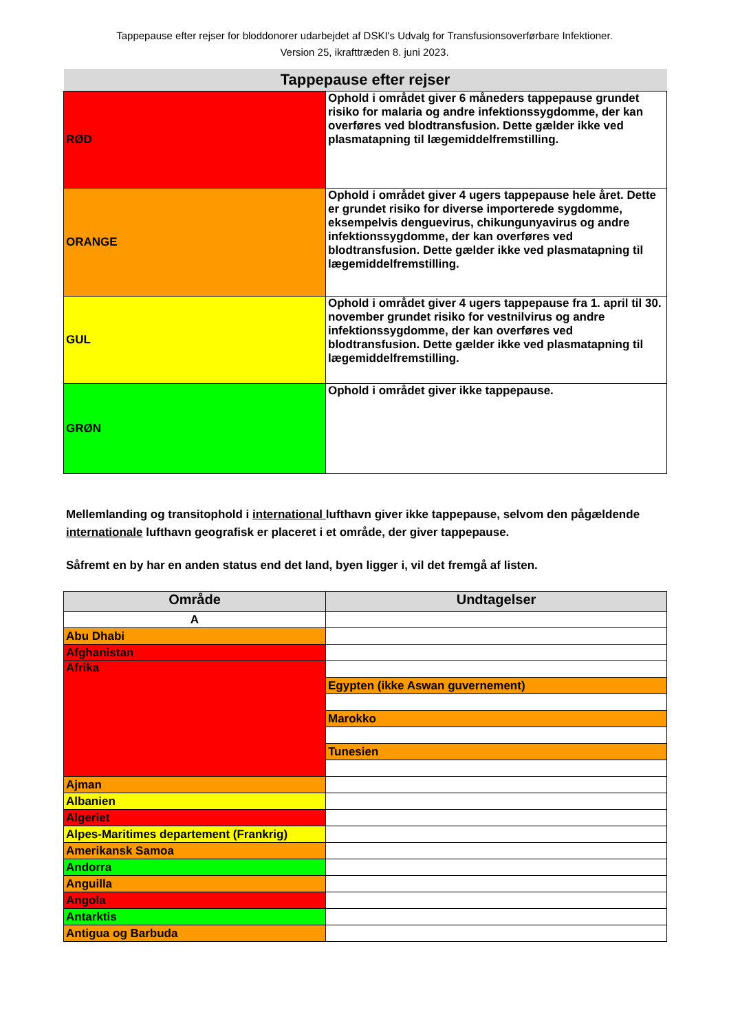Tappepause efter rejser for bloddonorer udarbejdet af DSKI's Udvalg for Transfusionsoverførbare Infektioner.
Version 25, ikrafttræden 8. juni 2023.
| Tappepause efter rejser | |
| RØD | Ophold i området giver 6 måneders tappepause grundet risiko for malaria og andre infektionssygdomme, der kan overføres ved blodtransfusion. Dette gælder ikke ved plasmatapning til lægemiddelfremstilling. |
| ORANGE | Ophold i området giver 4 ugers tappepause hele året. Dette er grundet risiko for diverse importerede sygdomme, eksempelvis denguevirus, chikungunyavirus og andre infektionssygdomme, der kan overføres ved blodtransfusion. Dette gælder ikke ved plasmatapning til lægemiddelfremstilling. |
| GUL | Ophold i området giver 4 ugers tappepause fra 1. april til 30. november grundet risiko for vestnilvirus og andre infektionssygdomme, der kan overføres ved blodtransfusion. Dette gælder ikke ved plasmatapning til lægemiddelfremstilling. |
| GRØN | Ophold i området giver ikke tappepause. |
Mellemlanding og transitophold i international lufthavn giver ikke tappepause, selvom den pågældende internationale lufthavn geografisk er placeret i et område, der giver tappepause.
Såfremt en by har en anden status end det land, byen ligger i, vil det fremgå af listen.
| Område | Undtagelser |
| --- | --- |
| A | |
| Abu Dhabi | |
| Afghanistan | |
| Afrika | |
| | Egypten (ikke Aswan guvernement) |
| | Marokko |
| | Tunesien |
| Ajman | |
| Albanien | |
| Algeriet | |
| Alpes-Maritimes departement (Frankrig) | |
| Amerikansk Samoa | |
| Andorra | |
| Anguilla | |
| Angola | |
| Antarktis | |
| Antigua og Barbuda | |